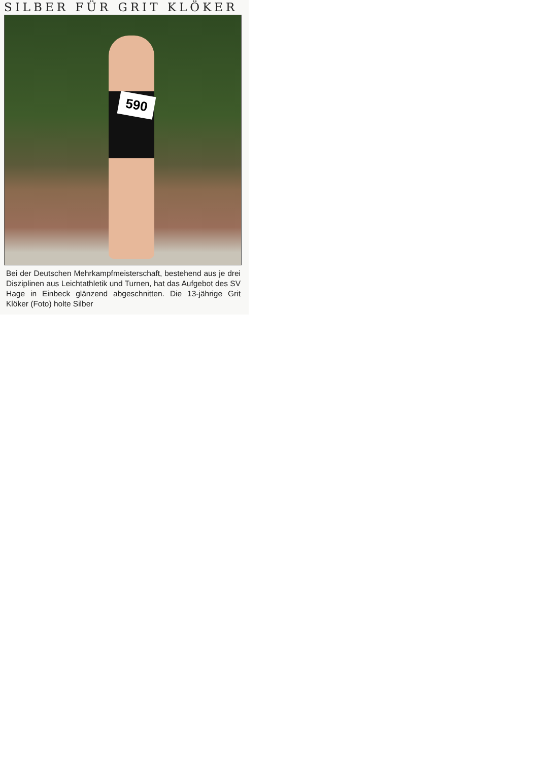SILBER FÜR GRIT KLÖKER
590
Bei der Deutschen Mehrkampfmeisterschaft, bestehend aus je drei Disziplinen aus Leichtathletik und Turnen, hat das Aufgebot des SV Hage in Einbeck glänzend abgeschnitten. Die 13-jährige Grit Klöker (Foto) holte Silber